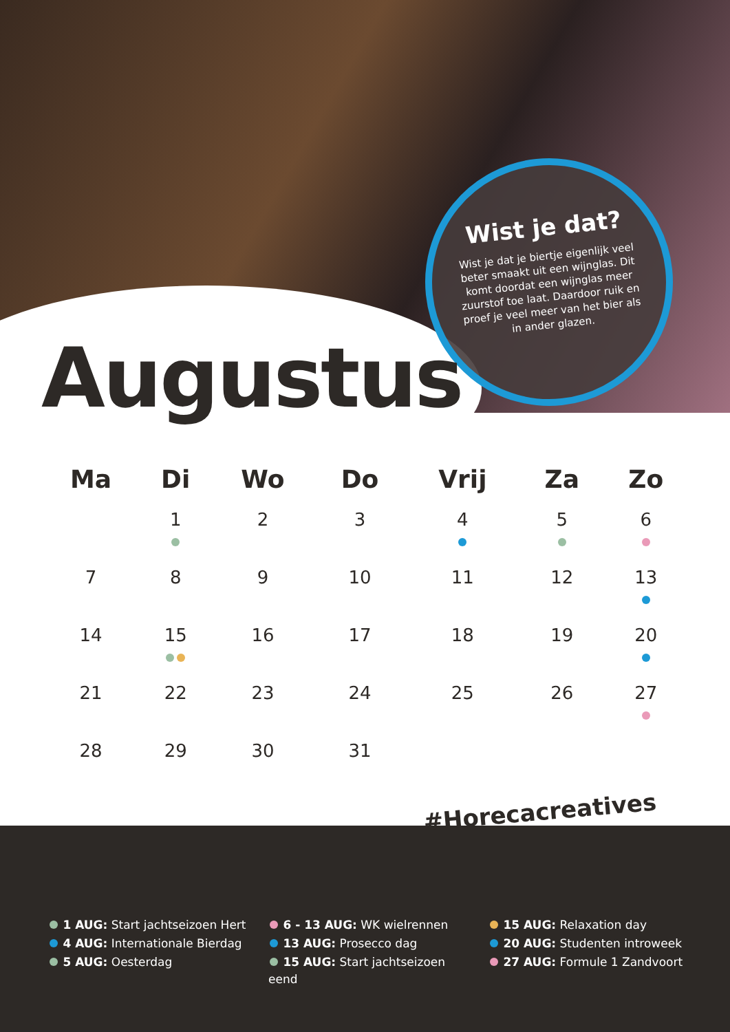Wist je dat?
Wist je dat je biertje eigenlijk veel beter smaakt uit een wijnglas. Dit komt doordat een wijnglas meer zuurstof toe laat. Daardoor ruik en proef je veel meer van het bier als in ander glazen.
Augustus
| Ma | Di | Wo | Do | Vrij | Za | Zo |
| --- | --- | --- | --- | --- | --- | --- |
| | 1 | 2 | 3 | 4 | 5 | 6 |
| 7 | 8 | 9 | 10 | 11 | 12 | 13 |
| 14 | 15 | 16 | 17 | 18 | 19 | 20 |
| 21 | 22 | 23 | 24 | 25 | 26 | 27 |
| 28 | 29 | 30 | 31 | | | |
1 AUG: Start jachtseizoen Hert
4 AUG: Internationale Bierdag
5 AUG: Oesterdag
6 - 13 AUG: WK wielrennen
13 AUG: Prosecco dag
15 AUG: Start jachtseizoen eend
15 AUG: Relaxation day
20 AUG: Studenten introweek
27 AUG: Formule 1 Zandvoort
#Horecacreatives